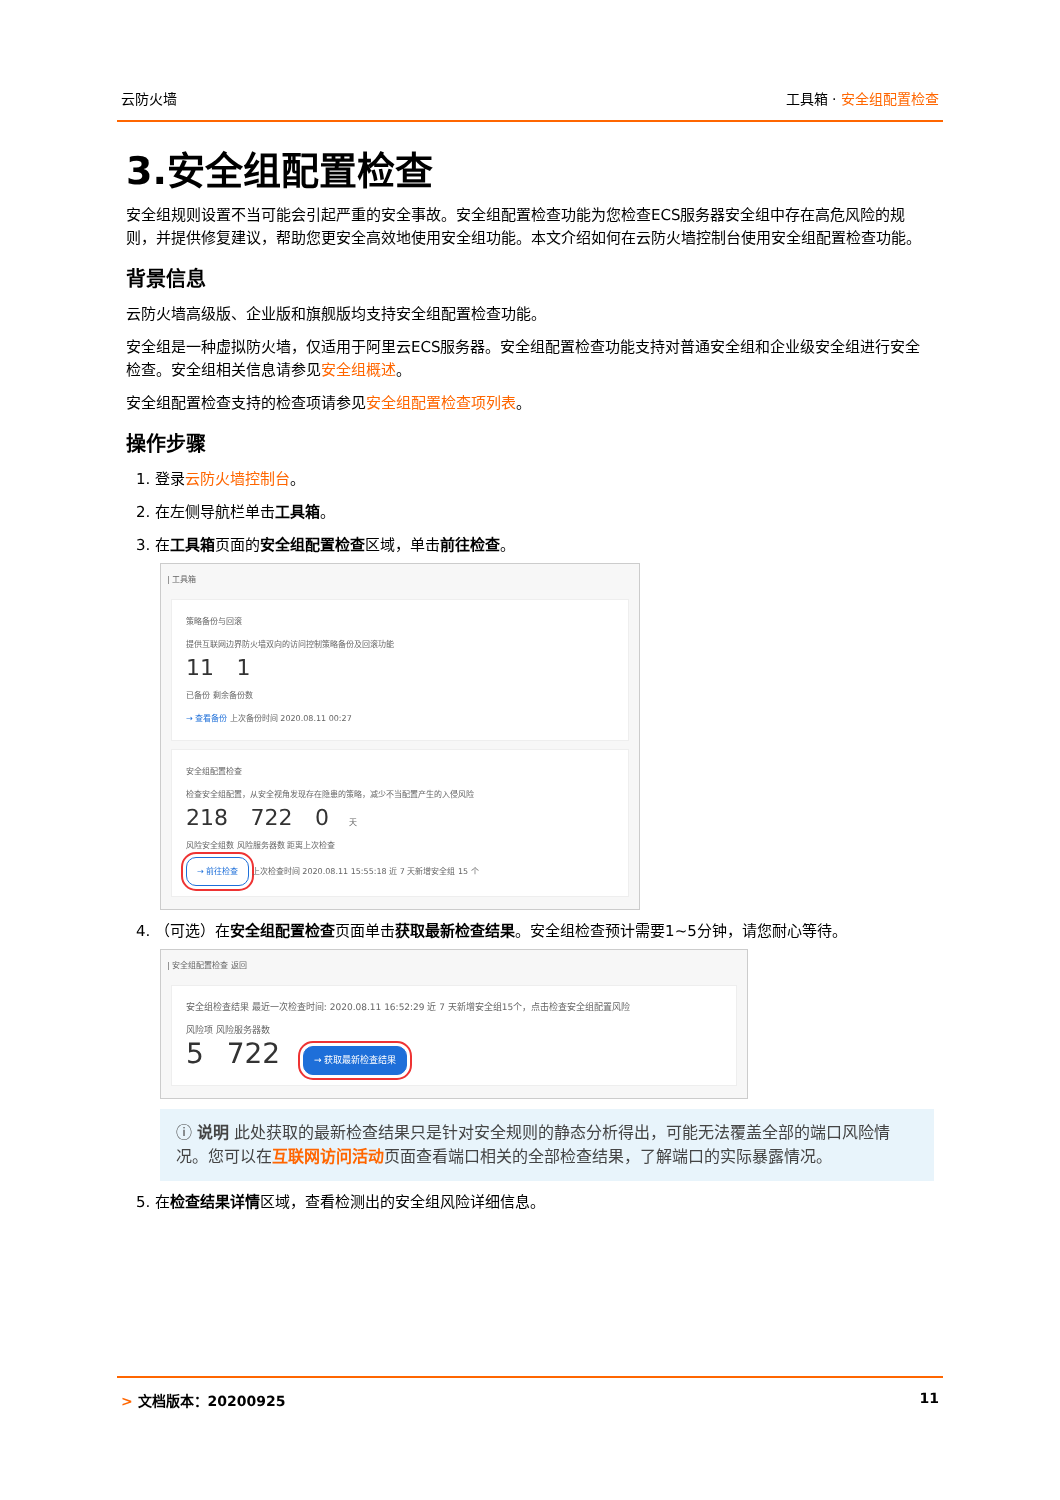云防火墙 工具箱 · 安全组配置检查
3.安全组配置检查
安全组规则设置不当可能会引起严重的安全事故。安全组配置检查功能为您检查ECS服务器安全组中存在高危风险的规则，并提供修复建议，帮助您更安全高效地使用安全组功能。本文介绍如何在云防火墙控制台使用安全组配置检查功能。
背景信息
云防火墙高级版、企业版和旗舰版均支持安全组配置检查功能。
安全组是一种虚拟防火墙，仅适用于阿里云ECS服务器。安全组配置检查功能支持对普通安全组和企业级安全组进行安全检查。安全组相关信息请参见安全组概述。
安全组配置检查支持的检查项请参见安全组配置检查项列表。
操作步骤
1. 登录云防火墙控制台。
2. 在左侧导航栏单击工具箱。
3. 在工具箱页面的安全组配置检查区域，单击前往检查。
| 工具箱
策略备份与回滚
提供互联网边界防火墙双向的访问控制策略备份及回滚功能
11 1
已备份 剩余备份数
→ 查看备份 上次备份时间 2020.08.11 00:27
安全组配置检查
检查安全组配置，从安全视角发现存在隐患的策略，减少不当配置产生的入侵风险
218 722 0 天
风险安全组数 风险服务器数 距离上次检查
→ 前往检查 上次检查时间 2020.08.11 15:55:18 近 7 天新增安全组 15 个
4. （可选）在安全组配置检查页面单击获取最新检查结果。安全组检查预计需要1~5分钟，请您耐心等待。
| 安全组配置检查 返回
安全组检查结果 最近一次检查时间: 2020.08.11 16:52:29 近 7 天新增安全组15个，点击检查安全组配置风险
风险项 风险服务器数
5 722 → 获取最新检查结果
ⓘ 说明 此处获取的最新检查结果只是针对安全规则的静态分析得出，可能无法覆盖全部的端口风险情况。您可以在互联网访问活动页面查看端口相关的全部检查结果，了解端口的实际暴露情况。
5. 在检查结果详情区域，查看检测出的安全组风险详细信息。
> 文档版本：20200925 11